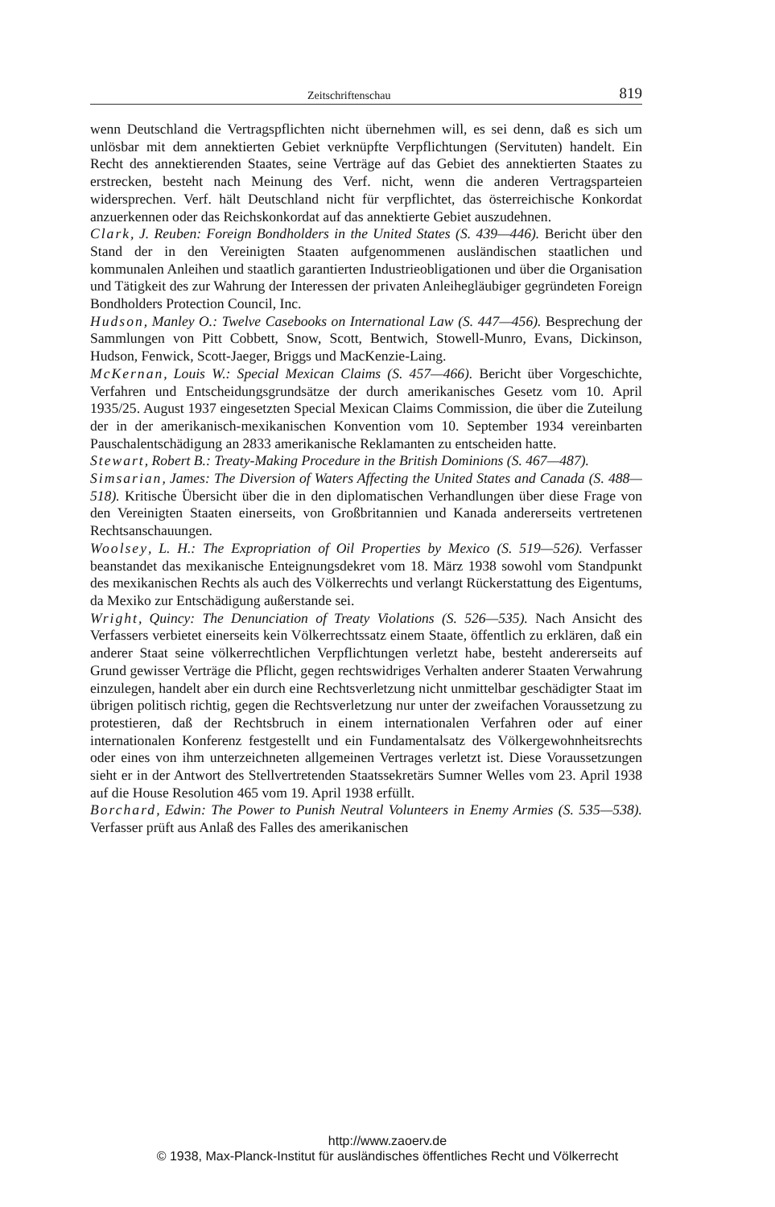Zeitschriftenschau 819
wenn Deutschland die Vertragspflichten nicht übernehmen will, es sei denn, daß es sich um unlösbar mit dem annektierten Gebiet verknüpfte Verpflichtungen (Servituten) handelt. Ein Recht des annektierenden Staates, seine Verträge auf das Gebiet des annektierten Staates zu erstrecken, besteht nach Meinung des Verf. nicht, wenn die anderen Vertragsparteien widersprechen. Verf. hält Deutschland nicht für verpflichtet, das österreichische Konkordat anzuerkennen oder das Reichskonkordat auf das annektierte Gebiet auszudehnen.
Clark, J. Reuben: Foreign Bondholders in the United States (S. 439—446). Bericht über den Stand der in den Vereinigten Staaten aufgenommenen ausländischen staatlichen und kommunalen Anleihen und staatlich garantierten Industrieobligationen und über die Organisation und Tätigkeit des zur Wahrung der Interessen der privaten Anleihegläubiger gegründeten Foreign Bondholders Protection Council, Inc.
Hudson, Manley O.: Twelve Casebooks on International Law (S. 447—456). Besprechung der Sammlungen von Pitt Cobbett, Snow, Scott, Bentwich, Stowell-Munro, Evans, Dickinson, Hudson, Fenwick, Scott-Jaeger, Briggs und MacKenzie-Laing.
McKernan, Louis W.: Special Mexican Claims (S. 457—466). Bericht über Vorgeschichte, Verfahren und Entscheidungsgrundsätze der durch amerikanisches Gesetz vom 10. April 1935/25. August 1937 eingesetzten Special Mexican Claims Commission, die über die Zuteilung der in der amerikanisch-mexikanischen Konvention vom 10. September 1934 vereinbarten Pauschalentschädigung an 2833 amerikanische Reklamanten zu entscheiden hatte.
Stewart, Robert B.: Treaty-Making Procedure in the British Dominions (S. 467—487).
Simsarian, James: The Diversion of Waters Affecting the United States and Canada (S. 488—518). Kritische Übersicht über die in den diplomatischen Verhandlungen über diese Frage von den Vereinigten Staaten einerseits, von Großbritannien und Kanada andererseits vertretenen Rechtsanschauungen.
Woolsey, L. H.: The Expropriation of Oil Properties by Mexico (S. 519—526). Verfasser beanstandet das mexikanische Enteignungsdekret vom 18. März 1938 sowohl vom Standpunkt des mexikanischen Rechts als auch des Völkerrechts und verlangt Rückerstattung des Eigentums, da Mexiko zur Entschädigung außerstande sei.
Wright, Quincy: The Denunciation of Treaty Violations (S. 526—535). Nach Ansicht des Verfassers verbietet einerseits kein Völkerrechtssatz einem Staate, öffentlich zu erklären, daß ein anderer Staat seine völkerrechtlichen Verpflichtungen verletzt habe, besteht andererseits auf Grund gewisser Verträge die Pflicht, gegen rechtswidriges Verhalten anderer Staaten Verwahrung einzulegen, handelt aber ein durch eine Rechtsverletzung nicht unmittelbar geschädigter Staat im übrigen politisch richtig, gegen die Rechtsverletzung nur unter der zweifachen Voraussetzung zu protestieren, daß der Rechtsbruch in einem internationalen Verfahren oder auf einer internationalen Konferenz festgestellt und ein Fundamentalsatz des Völkergewohnheitsrechts oder eines von ihm unterzeichneten allgemeinen Vertrages verletzt ist. Diese Voraussetzungen sieht er in der Antwort des Stellvertretenden Staatssekretärs Sumner Welles vom 23. April 1938 auf die House Resolution 465 vom 19. April 1938 erfüllt.
Borchard, Edwin: The Power to Punish Neutral Volunteers in Enemy Armies (S. 535—538). Verfasser prüft aus Anlaß des Falles des amerikanischen
http://www.zaoerv.de
© 1938, Max-Planck-Institut für ausländisches öffentliches Recht und Völkerrecht